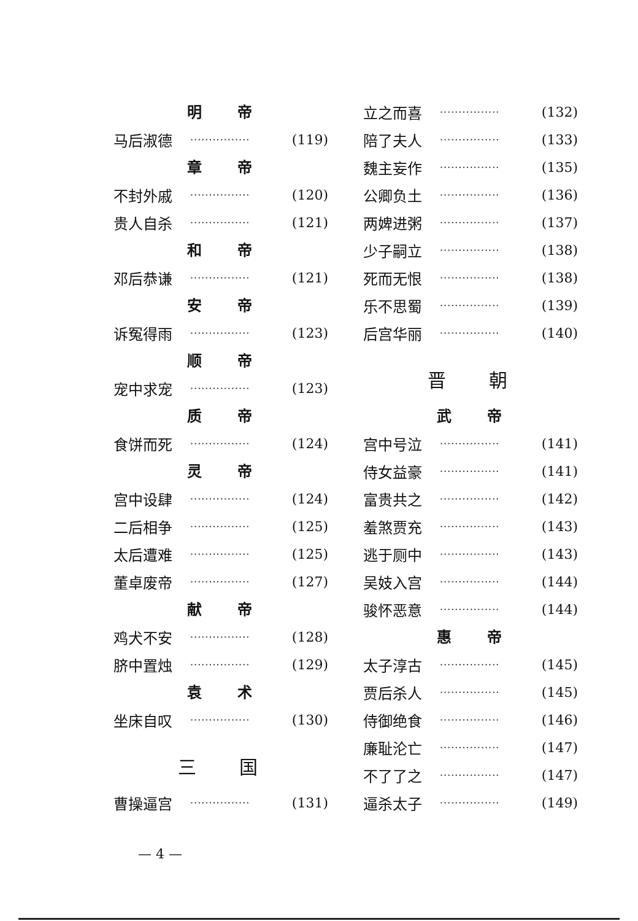明 帝
马后淑德 ················ (119)
章 帝
不封外戚 ················ (120)
贵人自杀 ················ (121)
和 帝
邓后恭谦 ················ (121)
安 帝
诉冤得雨 ················ (123)
顺 帝
宠中求宠 ················ (123)
质 帝
食饼而死 ················ (124)
灵 帝
宫中设肆 ················ (124)
二后相争 ················ (125)
太后遭难 ················ (125)
董卓废帝 ················ (127)
献 帝
鸡犬不安 ················ (128)
脐中置烛 ················ (129)
袁 术
坐床自叹 ················ (130)
三 国
曹操逼宫 ················ (131)
立之而喜 ················ (132)
陪了夫人 ················ (133)
魏主妄作 ················ (135)
公卿负土 ················ (136)
两婢进粥 ················ (137)
少子嗣立 ················ (138)
死而无恨 ················ (138)
乐不思蜀 ················ (139)
后宫华丽 ················ (140)
晋 朝
武 帝
宫中号泣 ················ (141)
侍女益豪 ················ (141)
富贵共之 ················ (142)
羞煞贾充 ················ (143)
逃于厕中 ················ (143)
吴妓入宫 ················ (144)
骏怀恶意 ················ (144)
惠 帝
太子淳古 ················ (145)
贾后杀人 ················ (145)
侍御绝食 ················ (146)
廉耻沦亡 ················ (147)
不了了之 ················ (147)
逼杀太子 ················ (149)
— 4 —